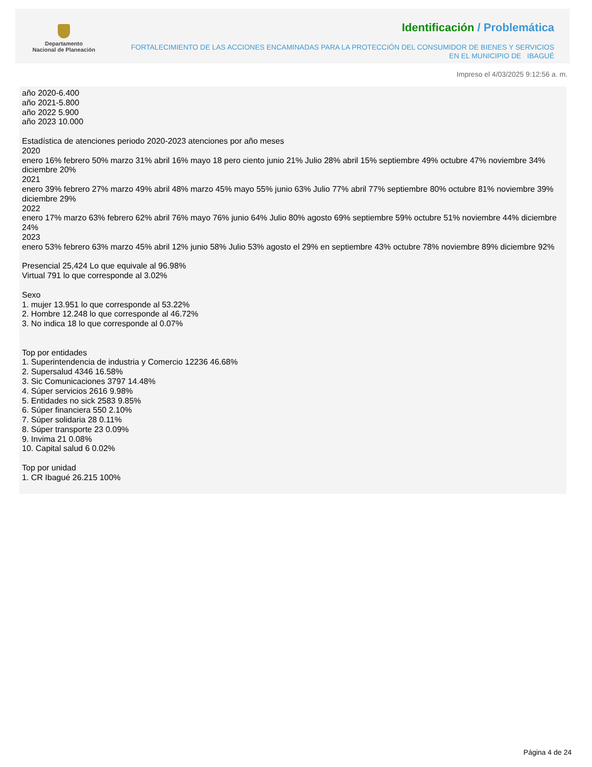Departamento
Nacional de Planeación
Identificación / Problemática
FORTALECIMIENTO DE LAS ACCIONES ENCAMINADAS PARA LA PROTECCIÓN DEL CONSUMIDOR DE BIENES Y SERVICIOS EN EL MUNICIPIO DE IBAGUÉ
Impreso el 4/03/2025 9:12:56 a. m.
año 2020-6.400
año 2021-5.800
año 2022 5.900
año 2023 10.000
Estadística de atenciones periodo 2020-2023 atenciones por año meses
2020
enero 16% febrero 50% marzo 31% abril 16% mayo 18 pero ciento junio 21% Julio 28% abril 15% septiembre 49% octubre 47% noviembre 34% diciembre 20%
2021
enero 39% febrero 27% marzo 49% abril 48% marzo 45% mayo 55% junio 63% Julio 77% abril 77% septiembre 80% octubre 81% noviembre 39% diciembre 29%
2022
enero 17% marzo 63% febrero 62% abril 76% mayo 76% junio 64% Julio 80% agosto 69% septiembre 59% octubre 51% noviembre 44% diciembre 24%
2023
enero 53% febrero 63% marzo 45% abril 12% junio 58% Julio 53% agosto el 29% en septiembre 43% octubre 78% noviembre 89% diciembre 92%
Presencial 25,424 Lo que equivale al 96.98%
Virtual 791 lo que corresponde al 3.02%
Sexo
1. mujer 13.951 lo que corresponde al 53.22%
2. Hombre 12.248 lo que corresponde al 46.72%
3. No indica 18 lo que corresponde al 0.07%
Top por entidades
1. Superintendencia de industria y Comercio 12236 46.68%
2. Supersalud 4346 16.58%
3. Sic Comunicaciones 3797 14.48%
4. Súper servicios 2616 9.98%
5. Entidades no sick 2583 9.85%
6. Súper financiera 550 2.10%
7. Súper solidaria 28 0.11%
8. Súper transporte 23 0.09%
9. Invima 21 0.08%
10. Capital salud 6 0.02%
Top por unidad
1. CR Ibagué 26.215 100%
Página 4 de 24